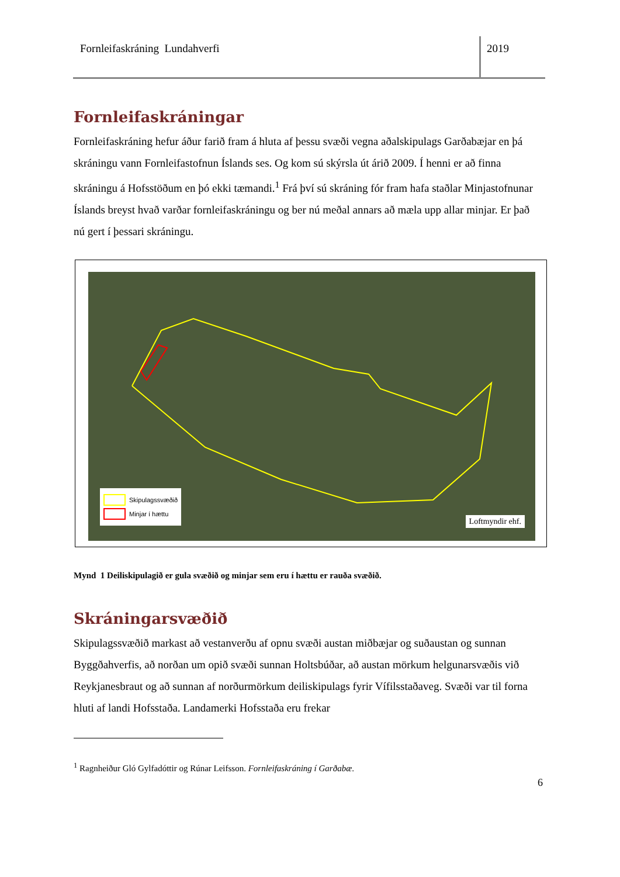Fornleifaskráning Lundahverfi 2019
Fornleifaskráningar
Fornleifaskráning hefur áður farið fram á hluta af þessu svæði vegna aðalskipulags Garðabæjar en þá skráningu vann Fornleifastofnun Íslands ses. Og kom sú skýrsla út árið 2009. Í henni er að finna skráningu á Hofsstöðum en þó ekki tæmandi.<sup>1</sup> Frá því sú skráning fór fram hafa staðlar Minjastofnunar Íslands breyst hvað varðar fornleifaskráningu og ber nú meðal annars að mæla upp allar minjar. Er það nú gert í þessari skráningu.
Skipulagssvæðið
Minjar í hættu
Loftmyndir ehf.
Mynd 1 Deiliskipulagið er gula svæðið og minjar sem eru í hættu er rauða svæðið.
Skráningarsvæðið
Skipulagssvæðið markast að vestanverðu af opnu svæði austan miðbæjar og suðaustan og sunnan Byggðahverfis, að norðan um opið svæði sunnan Holtsbúðar, að austan mörkum helgunarsvæðis við Reykjanesbraut og að sunnan af norðurmörkum deiliskipulags fyrir Vífilsstaðaveg. Svæði var til forna hluti af landi Hofsstaða. Landamerki Hofsstaða eru frekar
<sup>1</sup> Ragnheiður Gló Gylfadóttir og Rúnar Leifsson. Fornleifaskráning í Garðabæ.
6